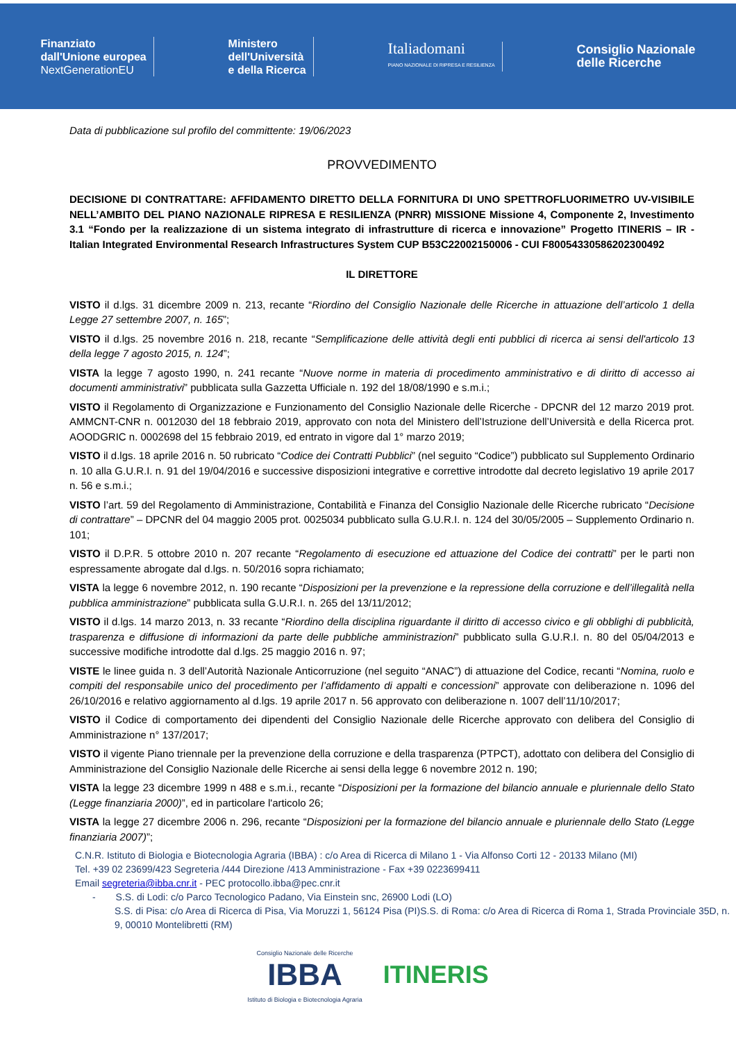Finanziato
dall'Unione europea
NextGenerationEU
Ministero
dell'Università
e della Ricerca
Italiadomani
PIANO NAZIONALE DI RIPRESA E RESILIENZA
Consiglio Nazionale
delle Ricerche
Data di pubblicazione sul profilo del committente: 19/06/2023
PROVVEDIMENTO
DECISIONE DI CONTRATTARE: AFFIDAMENTO DIRETTO DELLA FORNITURA DI UNO SPETTROFLUORIMETRO UV-VISIBILE NELL’AMBITO DEL PIANO NAZIONALE RIPRESA E RESILIENZA (PNRR) MISSIONE Missione 4, Componente 2, Investimento 3.1 “Fondo per la realizzazione di un sistema integrato di infrastrutture di ricerca e innovazione” Progetto ITINERIS – IR - Italian Integrated Environmental Research Infrastructures System CUP B53C22002150006 - CUI F80054330586202300492
IL DIRETTORE
VISTO il d.lgs. 31 dicembre 2009 n. 213, recante “Riordino del Consiglio Nazionale delle Ricerche in attuazione dell’articolo 1 della Legge 27 settembre 2007, n. 165”;
VISTO il d.lgs. 25 novembre 2016 n. 218, recante “Semplificazione delle attività degli enti pubblici di ricerca ai sensi dell'articolo 13 della legge 7 agosto 2015, n. 124”;
VISTA la legge 7 agosto 1990, n. 241 recante “Nuove norme in materia di procedimento amministrativo e di diritto di accesso ai documenti amministrativi” pubblicata sulla Gazzetta Ufficiale n. 192 del 18/08/1990 e s.m.i.;
VISTO il Regolamento di Organizzazione e Funzionamento del Consiglio Nazionale delle Ricerche - DPCNR del 12 marzo 2019 prot. AMMCNT-CNR n. 0012030 del 18 febbraio 2019, approvato con nota del Ministero dell’Istruzione dell’Università e della Ricerca prot. AOODGRIC n. 0002698 del 15 febbraio 2019, ed entrato in vigore dal 1° marzo 2019;
VISTO il d.lgs. 18 aprile 2016 n. 50 rubricato “Codice dei Contratti Pubblici” (nel seguito “Codice”) pubblicato sul Supplemento Ordinario n. 10 alla G.U.R.I. n. 91 del 19/04/2016 e successive disposizioni integrative e correttive introdotte dal decreto legislativo 19 aprile 2017 n. 56 e s.m.i.;
VISTO l’art. 59 del Regolamento di Amministrazione, Contabilità e Finanza del Consiglio Nazionale delle Ricerche rubricato “Decisione di contrattare” – DPCNR del 04 maggio 2005 prot. 0025034 pubblicato sulla G.U.R.I. n. 124 del 30/05/2005 – Supplemento Ordinario n. 101;
VISTO il D.P.R. 5 ottobre 2010 n. 207 recante “Regolamento di esecuzione ed attuazione del Codice dei contratti” per le parti non espressamente abrogate dal d.lgs. n. 50/2016 sopra richiamato;
VISTA la legge 6 novembre 2012, n. 190 recante “Disposizioni per la prevenzione e la repressione della corruzione e dell’illegalità nella pubblica amministrazione” pubblicata sulla G.U.R.I. n. 265 del 13/11/2012;
VISTO il d.lgs. 14 marzo 2013, n. 33 recante “Riordino della disciplina riguardante il diritto di accesso civico e gli obblighi di pubblicità, trasparenza e diffusione di informazioni da parte delle pubbliche amministrazioni” pubblicato sulla G.U.R.I. n. 80 del 05/04/2013 e successive modifiche introdotte dal d.lgs. 25 maggio 2016 n. 97;
VISTE le linee guida n. 3 dell’Autorità Nazionale Anticorruzione (nel seguito “ANAC”) di attuazione del Codice, recanti “Nomina, ruolo e compiti del responsabile unico del procedimento per l’affidamento di appalti e concessioni” approvate con deliberazione n. 1096 del 26/10/2016 e relativo aggiornamento al d.lgs. 19 aprile 2017 n. 56 approvato con deliberazione n. 1007 dell’11/10/2017;
VISTO il Codice di comportamento dei dipendenti del Consiglio Nazionale delle Ricerche approvato con delibera del Consiglio di Amministrazione n° 137/2017;
VISTO il vigente Piano triennale per la prevenzione della corruzione e della trasparenza (PTPCT), adottato con delibera del Consiglio di Amministrazione del Consiglio Nazionale delle Ricerche ai sensi della legge 6 novembre 2012 n. 190;
VISTA la legge 23 dicembre 1999 n 488 e s.m.i., recante “Disposizioni per la formazione del bilancio annuale e pluriennale dello Stato (Legge finanziaria 2000)”, ed in particolare l'articolo 26;
VISTA la legge 27 dicembre 2006 n. 296, recante “Disposizioni per la formazione del bilancio annuale e pluriennale dello Stato (Legge finanziaria 2007)”;
C.N.R. Istituto di Biologia e Biotecnologia Agraria (IBBA) : c/o Area di Ricerca di Milano 1 - Via Alfonso Corti 12 - 20133 Milano (MI)
Tel. +39 02 23699/423 Segreteria /444 Direzione /413 Amministrazione - Fax +39 0223699411
Email segreteria@ibba.cnr.it - PEC protocollo.ibba@pec.cnr.it
- S.S. di Lodi: c/o Parco Tecnologico Padano, Via Einstein snc, 26900 Lodi (LO)
S.S. di Pisa: c/o Area di Ricerca di Pisa, Via Moruzzi 1, 56124 Pisa (PI)S.S. di Roma: c/o Area di Ricerca di Roma 1, Strada Provinciale 35D, n. 9, 00010 Montelibretti (RM)
Consiglio Nazionale delle Ricerche
IBBA
Istituto di Biologia e Biotecnologia Agraria
ITINERIS